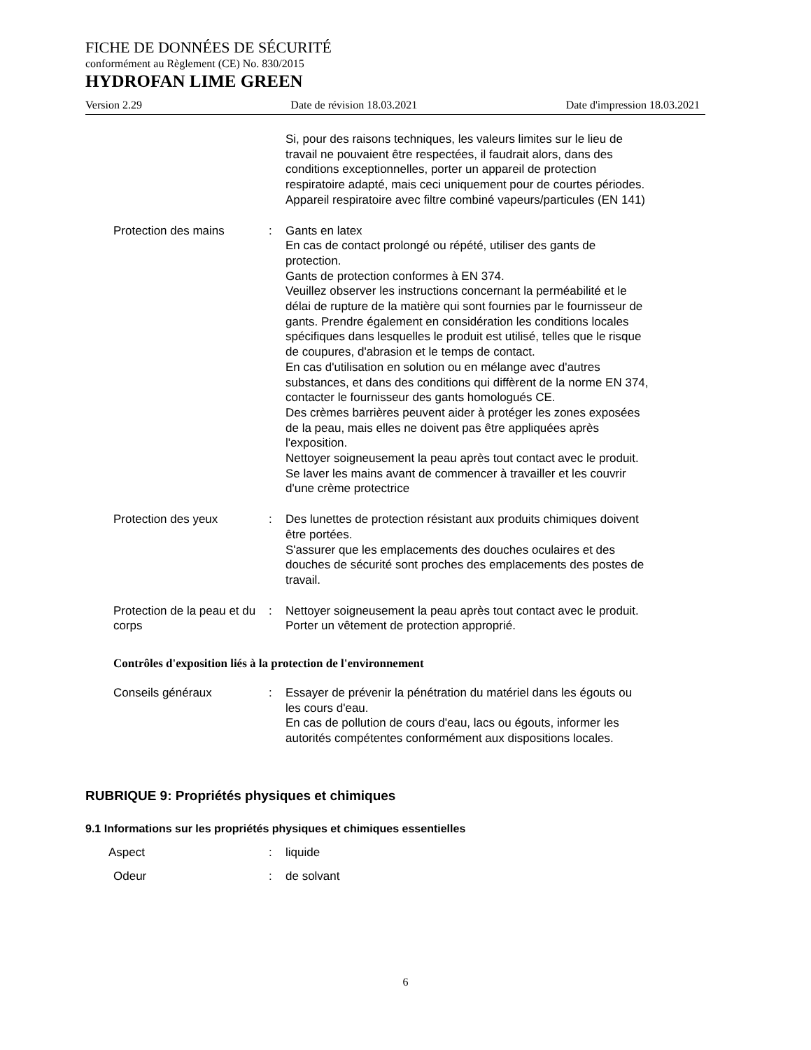FICHE DE DONNÉES DE SÉCURITÉ
conformément au Règlement (CE) No. 830/2015
HYDROFAN LIME GREEN
Version 2.29 Date de révision 18.03.2021 Date d'impression 18.03.2021
Si, pour des raisons techniques, les valeurs limites sur le lieu de travail ne pouvaient être respectées, il faudrait alors, dans des conditions exceptionnelles, porter un appareil de protection respiratoire adapté, mais ceci uniquement pour de courtes périodes.
Appareil respiratoire avec filtre combiné vapeurs/particules (EN 141)
Protection des mains : Gants en latex
En cas de contact prolongé ou répété, utiliser des gants de protection.
Gants de protection conformes à EN 374.
Veuillez observer les instructions concernant la perméabilité et le délai de rupture de la matière qui sont fournies par le fournisseur de gants. Prendre également en considération les conditions locales spécifiques dans lesquelles le produit est utilisé, telles que le risque de coupures, d'abrasion et le temps de contact.
En cas d'utilisation en solution ou en mélange avec d'autres substances, et dans des conditions qui diffèrent de la norme EN 374, contacter le fournisseur des gants homologués CE.
Des crèmes barrières peuvent aider à protéger les zones exposées de la peau, mais elles ne doivent pas être appliquées après l'exposition.
Nettoyer soigneusement la peau après tout contact avec le produit.
Se laver les mains avant de commencer à travailler et les couvrir d'une crème protectrice
Protection des yeux : Des lunettes de protection résistant aux produits chimiques doivent être portées.
S'assurer que les emplacements des douches oculaires et des douches de sécurité sont proches des emplacements des postes de travail.
Protection de la peau et du corps
: Nettoyer soigneusement la peau après tout contact avec le produit.
Porter un vêtement de protection approprié.
Contrôles d'exposition liés à la protection de l'environnement
Conseils généraux : Essayer de prévenir la pénétration du matériel dans les égouts ou les cours d'eau.
En cas de pollution de cours d'eau, lacs ou égouts, informer les autorités compétentes conformément aux dispositions locales.
RUBRIQUE 9: Propriétés physiques et chimiques
9.1 Informations sur les propriétés physiques et chimiques essentielles
Aspect : liquide
Odeur : de solvant
6